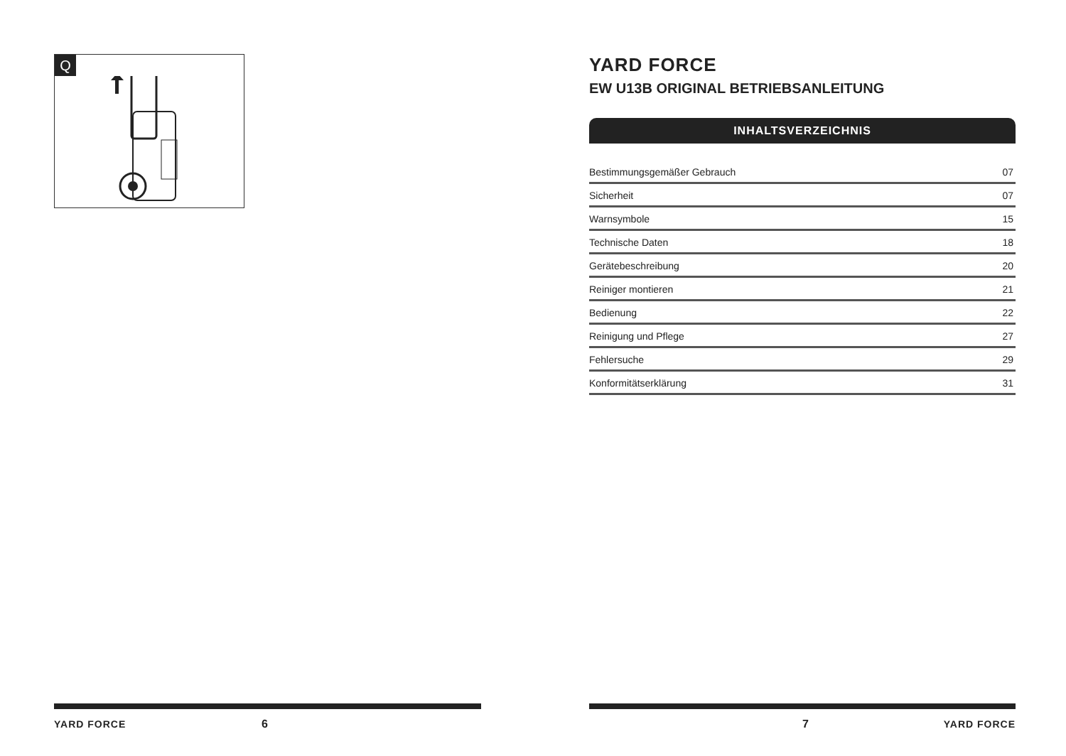Q
YARD FORCE 6
YARD FORCE
EW U13B ORIGINAL BETRIEBSANLEITUNG
INHALTSVERZEICHNIS
Bestimmungsgemäßer Gebrauch 07
Sicherheit 07
Warnsymbole 15
Technische Daten 18
Gerätebeschreibung 20
Reiniger montieren 21
Bedienung 22
Reinigung und Pflege 27
Fehlersuche 29
Konformitätserklärung 31
7 YARD FORCE